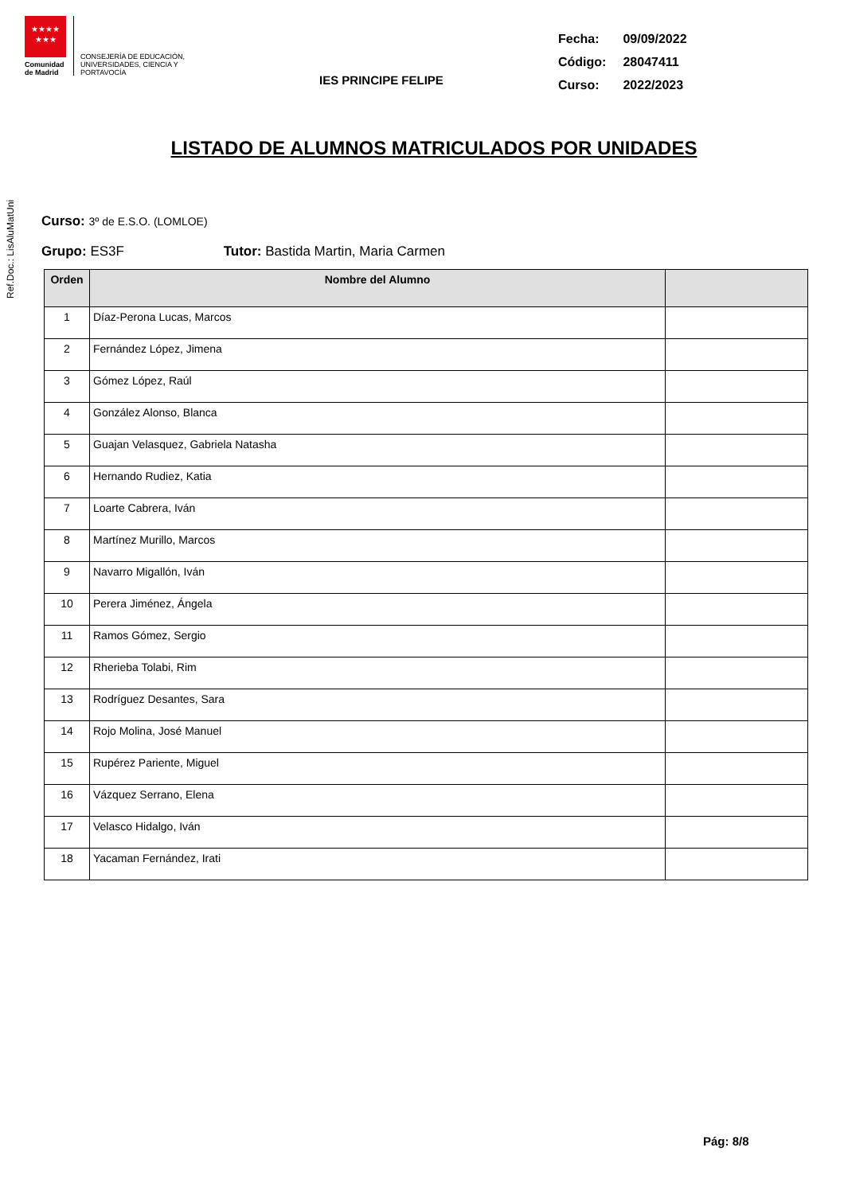Ref.Doc.: LisAluMatUni
★★★★
★★★
Comunidad de Madrid
CONSEJERÍA DE EDUCACIÓN, UNIVERSIDADES, CIENCIA Y PORTAVOCÍA
IES PRINCIPE FELIPE
Fecha: 09/09/2022
Código: 28047411
Curso: 2022/2023
LISTADO DE ALUMNOS MATRICULADOS POR UNIDADES
Curso: 3º de E.S.O. (LOMLOE)
Grupo: ES3F Tutor: Bastida Martin, Maria Carmen
| Orden | Nombre del Alumno | |
| --- | --- | --- |
| 1 | Díaz-Perona Lucas, Marcos | |
| 2 | Fernández López, Jimena | |
| 3 | Gómez López, Raúl | |
| 4 | González Alonso, Blanca | |
| 5 | Guajan Velasquez, Gabriela Natasha | |
| 6 | Hernando Rudiez, Katia | |
| 7 | Loarte Cabrera, Iván | |
| 8 | Martínez Murillo, Marcos | |
| 9 | Navarro Migallón, Iván | |
| 10 | Perera Jiménez, Ángela | |
| 11 | Ramos Gómez, Sergio | |
| 12 | Rherieba Tolabi, Rim | |
| 13 | Rodríguez Desantes, Sara | |
| 14 | Rojo Molina, José Manuel | |
| 15 | Rupérez Pariente, Miguel | |
| 16 | Vázquez Serrano, Elena | |
| 17 | Velasco Hidalgo, Iván | |
| 18 | Yacaman Fernández, Irati | |
Pág: 8/8